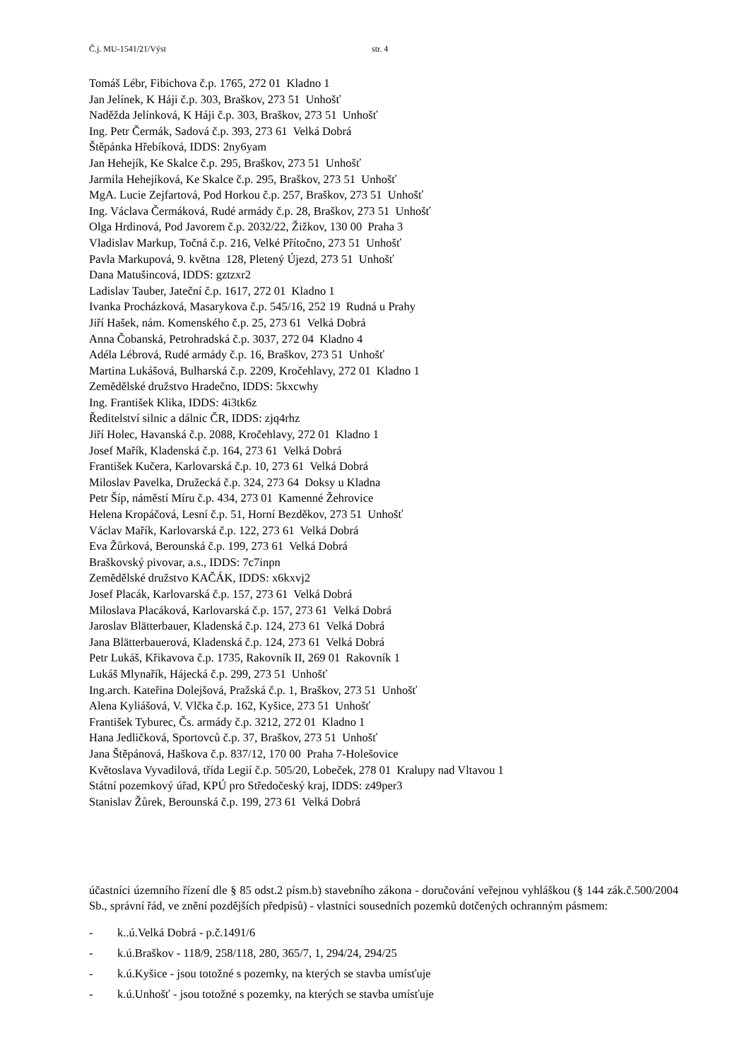Č.j. MU-1541/21/Výst str. 4
Tomáš Lébr, Fibichova č.p. 1765, 272 01 Kladno 1
Jan Jelínek, K Háji č.p. 303, Braškov, 273 51 Unhošť
Naděžda Jelínková, K Háji č.p. 303, Braškov, 273 51 Unhošť
Ing. Petr Čermák, Sadová č.p. 393, 273 61 Velká Dobrá
Štěpánka Hřebíková, IDDS: 2ny6yam
Jan Hehejík, Ke Skalce č.p. 295, Braškov, 273 51 Unhošť
Jarmila Hehejíková, Ke Skalce č.p. 295, Braškov, 273 51 Unhošť
MgA. Lucie Zejfartová, Pod Horkou č.p. 257, Braškov, 273 51 Unhošť
Ing. Václava Čermáková, Rudé armády č.p. 28, Braškov, 273 51 Unhošť
Olga Hrdinová, Pod Javorem č.p. 2032/22, Žižkov, 130 00 Praha 3
Vladislav Markup, Točná č.p. 216, Velké Přítočno, 273 51 Unhošť
Pavla Markupová, 9. května 128, Pletený Újezd, 273 51 Unhošť
Dana Matušincová, IDDS: gztzxr2
Ladislav Tauber, Jateční č.p. 1617, 272 01 Kladno 1
Ivanka Procházková, Masarykova č.p. 545/16, 252 19 Rudná u Prahy
Jiří Hašek, nám. Komenského č.p. 25, 273 61 Velká Dobrá
Anna Čobanská, Petrohradská č.p. 3037, 272 04 Kladno 4
Adéla Lébrová, Rudé armády č.p. 16, Braškov, 273 51 Unhošť
Martina Lukášová, Bulharská č.p. 2209, Kročehlavy, 272 01 Kladno 1
Zemědělské družstvo Hradečno, IDDS: 5kxcwhy
Ing. František Klika, IDDS: 4i3tk6z
Ředitelství silnic a dálnic ČR, IDDS: zjq4rhz
Jiří Holec, Havanská č.p. 2088, Kročehlavy, 272 01 Kladno 1
Josef Mařík, Kladenská č.p. 164, 273 61 Velká Dobrá
František Kučera, Karlovarská č.p. 10, 273 61 Velká Dobrá
Miloslav Pavelka, Družecká č.p. 324, 273 64 Doksy u Kladna
Petr Šíp, náměstí Míru č.p. 434, 273 01 Kamenné Žehrovice
Helena Kropáčová, Lesní č.p. 51, Horní Bezděkov, 273 51 Unhošť
Václav Mařík, Karlovarská č.p. 122, 273 61 Velká Dobrá
Eva Žůrková, Berounská č.p. 199, 273 61 Velká Dobrá
Braškovský pivovar, a.s., IDDS: 7c7inpn
Zemědělské družstvo KAČÁK, IDDS: x6kxvj2
Josef Placák, Karlovarská č.p. 157, 273 61 Velká Dobrá
Miloslava Placáková, Karlovarská č.p. 157, 273 61 Velká Dobrá
Jaroslav Blätterbauer, Kladenská č.p. 124, 273 61 Velká Dobrá
Jana Blätterbauerová, Kladenská č.p. 124, 273 61 Velká Dobrá
Petr Lukáš, Křikavova č.p. 1735, Rakovník II, 269 01 Rakovník 1
Lukáš Mlynařík, Hájecká č.p. 299, 273 51 Unhošť
Ing.arch. Kateřina Dolejšová, Pražská č.p. 1, Braškov, 273 51 Unhošť
Alena Kyliášová, V. Vlčka č.p. 162, Kyšice, 273 51 Unhošť
František Tyburec, Čs. armády č.p. 3212, 272 01 Kladno 1
Hana Jedličková, Sportovců č.p. 37, Braškov, 273 51 Unhošť
Jana Štěpánová, Haškova č.p. 837/12, 170 00 Praha 7-Holešovice
Květoslava Vyvadilová, třída Legií č.p. 505/20, Lobeček, 278 01 Kralupy nad Vltavou 1
Státní pozemkový úřad, KPÚ pro Středočeský kraj, IDDS: z49per3
Stanislav Žůrek, Berounská č.p. 199, 273 61 Velká Dobrá
účastníci územního řízení dle § 85 odst.2 písm.b) stavebního zákona - doručování veřejnou vyhláškou (§ 144 zák.č.500/2004 Sb., správní řád, ve znění pozdějších předpisů) - vlastníci sousedních pozemků dotčených ochranným pásmem:
- k..ú.Velká Dobrá - p.č.1491/6
- k.ú.Braškov - 118/9, 258/118, 280, 365/7, 1, 294/24, 294/25
- k.ú.Kyšice - jsou totožné s pozemky, na kterých se stavba umísťuje
- k.ú.Unhošť - jsou totožné s pozemky, na kterých se stavba umísťuje